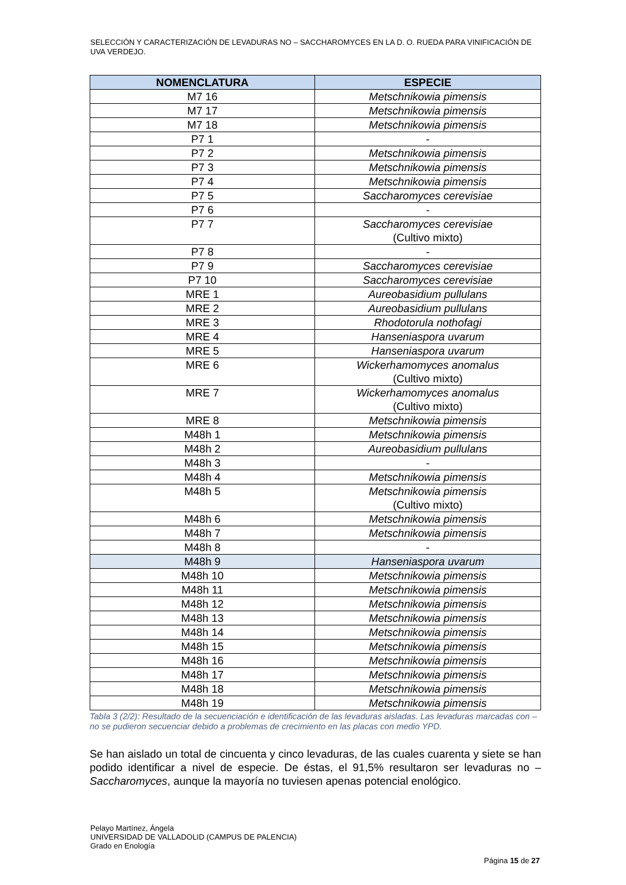SELECCIÓN Y CARACTERIZACIÓN DE LEVADURAS NO – SACCHAROMYCES EN LA D. O. RUEDA PARA VINIFICACIÓN DE UVA VERDEJO.
| NOMENCLATURA | ESPECIE |
| --- | --- |
| M7 16 | Metschnikowia pimensis |
| M7 17 | Metschnikowia pimensis |
| M7 18 | Metschnikowia pimensis |
| P7 1 | - |
| P7 2 | Metschnikowia pimensis |
| P7 3 | Metschnikowia pimensis |
| P7 4 | Metschnikowia pimensis |
| P7 5 | Saccharomyces cerevisiae |
| P7 6 | - |
| P7 7 | Saccharomyces cerevisiae (Cultivo mixto) |
| P7 8 | - |
| P7 9 | Saccharomyces cerevisiae |
| P7 10 | Saccharomyces cerevisiae |
| MRE 1 | Aureobasidium pullulans |
| MRE 2 | Aureobasidium pullulans |
| MRE 3 | Rhodotorula nothofagi |
| MRE 4 | Hanseniaspora uvarum |
| MRE 5 | Hanseniaspora uvarum |
| MRE 6 | Wickerhamomyces anomalus (Cultivo mixto) |
| MRE 7 | Wickerhamomyces anomalus (Cultivo mixto) |
| MRE 8 | Metschnikowia pimensis |
| M48h 1 | Metschnikowia pimensis |
| M48h 2 | Aureobasidium pullulans |
| M48h 3 | - |
| M48h 4 | Metschnikowia pimensis |
| M48h 5 | Metschnikowia pimensis (Cultivo mixto) |
| M48h 6 | Metschnikowia pimensis |
| M48h 7 | Metschnikowia pimensis |
| M48h 8 | - |
| M48h 9 | Hanseniaspora uvarum |
| M48h 10 | Metschnikowia pimensis |
| M48h 11 | Metschnikowia pimensis |
| M48h 12 | Metschnikowia pimensis |
| M48h 13 | Metschnikowia pimensis |
| M48h 14 | Metschnikowia pimensis |
| M48h 15 | Metschnikowia pimensis |
| M48h 16 | Metschnikowia pimensis |
| M48h 17 | Metschnikowia pimensis |
| M48h 18 | Metschnikowia pimensis |
| M48h 19 | Metschnikowia pimensis |
Tabla 3 (2/2): Resultado de la secuenciación e identificación de las levaduras aisladas. Las levaduras marcadas con – no se pudieron secuenciar debido a problemas de crecimiento en las placas con medio YPD.
Se han aislado un total de cincuenta y cinco levaduras, de las cuales cuarenta y siete se han podido identificar a nivel de especie. De éstas, el 91,5% resultaron ser levaduras no – Saccharomyces, aunque la mayoría no tuviesen apenas potencial enológico.
Pelayo Martínez, Ángela
UNIVERSIDAD DE VALLADOLID (CAMPUS DE PALENCIA)
Grado en Enología
Página 15 de 27